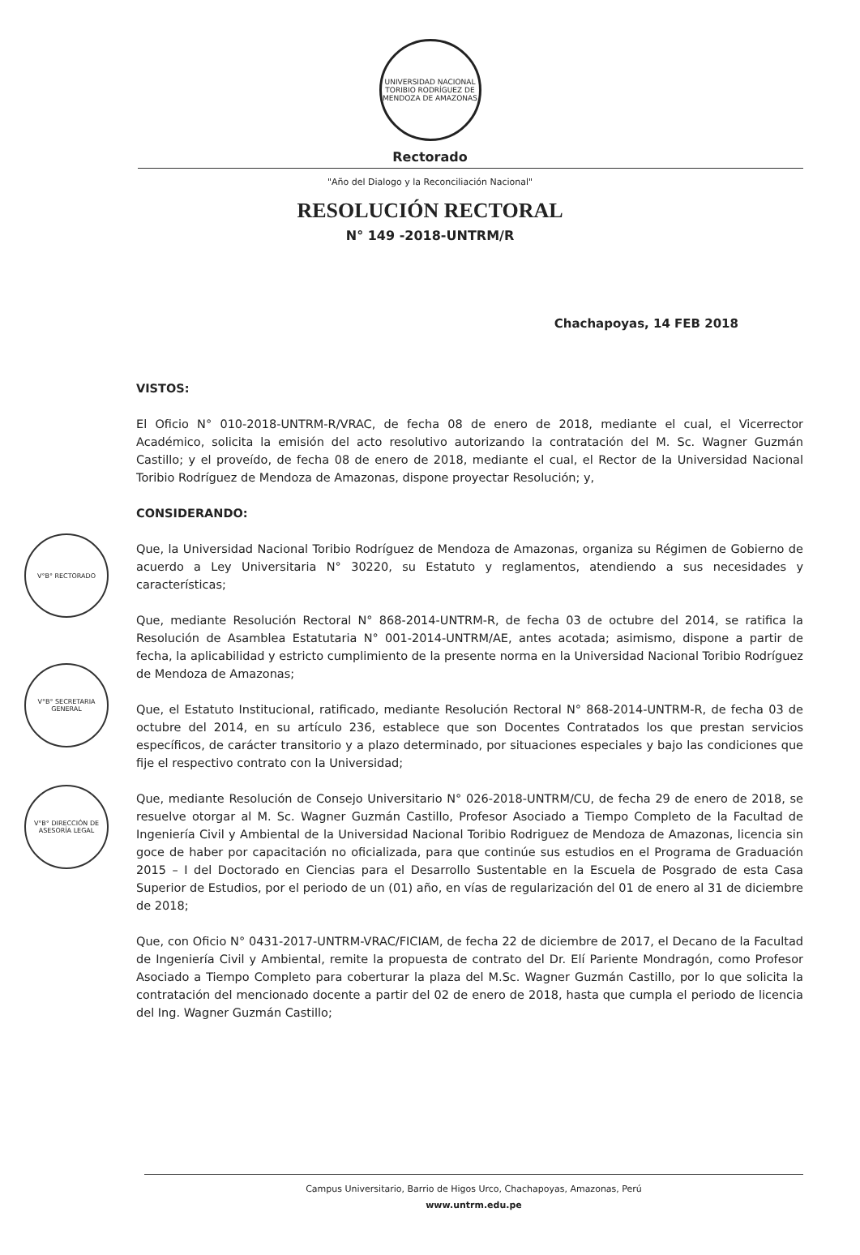UNIVERSIDAD NACIONAL TORIBIO RODRÍGUEZ DE MENDOZA DE AMAZONAS
Rectorado
"Año del Dialogo y la Reconciliación Nacional"
RESOLUCIÓN RECTORAL
N° 149 -2018-UNTRM/R
Chachapoyas, 14 FEB 2018
V°B° RECTORADO
V°B° SECRETARIA GENERAL
V°B° DIRECCIÓN DE ASESORÍA LEGAL
VISTOS:
El Oficio N° 010-2018-UNTRM-R/VRAC, de fecha 08 de enero de 2018, mediante el cual, el Vicerrector Académico, solicita la emisión del acto resolutivo autorizando la contratación del M. Sc. Wagner Guzmán Castillo; y el proveído, de fecha 08 de enero de 2018, mediante el cual, el Rector de la Universidad Nacional Toribio Rodríguez de Mendoza de Amazonas, dispone proyectar Resolución; y,
CONSIDERANDO:
Que, la Universidad Nacional Toribio Rodríguez de Mendoza de Amazonas, organiza su Régimen de Gobierno de acuerdo a Ley Universitaria N° 30220, su Estatuto y reglamentos, atendiendo a sus necesidades y características;
Que, mediante Resolución Rectoral N° 868-2014-UNTRM-R, de fecha 03 de octubre del 2014, se ratifica la Resolución de Asamblea Estatutaria N° 001-2014-UNTRM/AE, antes acotada; asimismo, dispone a partir de fecha, la aplicabilidad y estricto cumplimiento de la presente norma en la Universidad Nacional Toribio Rodríguez de Mendoza de Amazonas;
Que, el Estatuto Institucional, ratificado, mediante Resolución Rectoral N° 868-2014-UNTRM-R, de fecha 03 de octubre del 2014, en su artículo 236, establece que son Docentes Contratados los que prestan servicios específicos, de carácter transitorio y a plazo determinado, por situaciones especiales y bajo las condiciones que fije el respectivo contrato con la Universidad;
Que, mediante Resolución de Consejo Universitario N° 026-2018-UNTRM/CU, de fecha 29 de enero de 2018, se resuelve otorgar al M. Sc. Wagner Guzmán Castillo, Profesor Asociado a Tiempo Completo de la Facultad de Ingeniería Civil y Ambiental de la Universidad Nacional Toribio Rodriguez de Mendoza de Amazonas, licencia sin goce de haber por capacitación no oficializada, para que continúe sus estudios en el Programa de Graduación 2015 – I del Doctorado en Ciencias para el Desarrollo Sustentable en la Escuela de Posgrado de esta Casa Superior de Estudios, por el periodo de un (01) año, en vías de regularización del 01 de enero al 31 de diciembre de 2018;
Que, con Oficio N° 0431-2017-UNTRM-VRAC/FICIAM, de fecha 22 de diciembre de 2017, el Decano de la Facultad de Ingeniería Civil y Ambiental, remite la propuesta de contrato del Dr. Elí Pariente Mondragón, como Profesor Asociado a Tiempo Completo para coberturar la plaza del M.Sc. Wagner Guzmán Castillo, por lo que solicita la contratación del mencionado docente a partir del 02 de enero de 2018, hasta que cumpla el periodo de licencia del Ing. Wagner Guzmán Castillo;
Campus Universitario, Barrio de Higos Urco, Chachapoyas, Amazonas, Perú
www.untrm.edu.pe